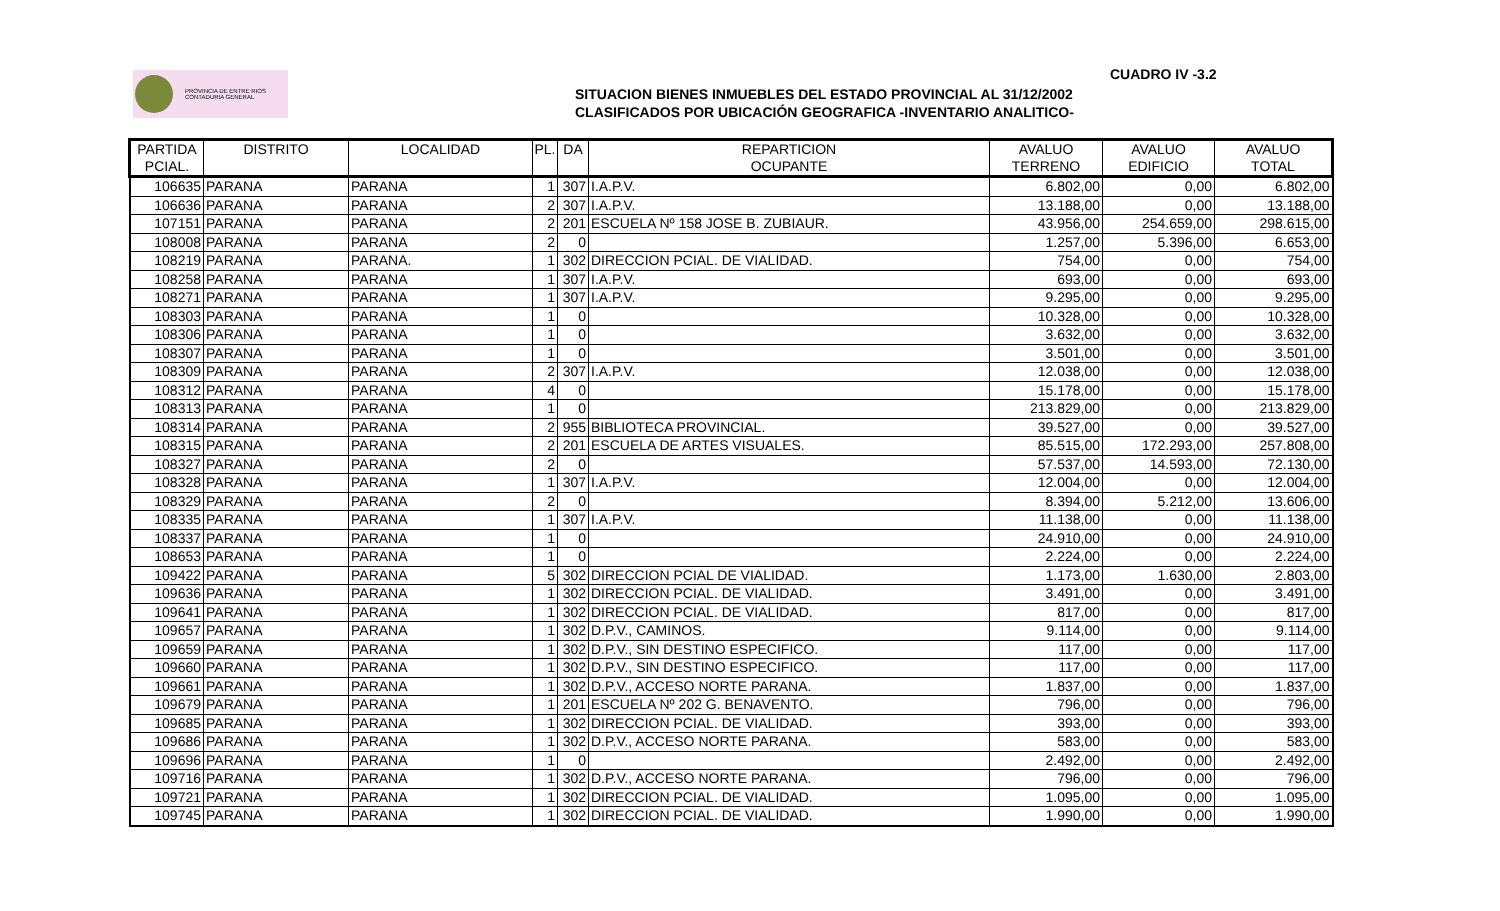PROVINCIA DE ENTRE RIOS
CONTADURIA GENERAL
CUADRO IV -3.2
SITUACION BIENES INMUEBLES DEL ESTADO PROVINCIAL AL 31/12/2002
CLASIFICADOS POR UBICACIÓN GEOGRAFICA -INVENTARIO ANALITICO-
| PARTIDA PCIAL. | DISTRITO | LOCALIDAD | PL. | DA | REPARTICION OCUPANTE | AVALUO TERRENO | AVALUO EDIFICIO | AVALUO TOTAL |
| --- | --- | --- | --- | --- | --- | --- | --- | --- |
| 106635 | PARANA | PARANA | 1 | 307 | I.A.P.V. | 6.802,00 | 0,00 | 6.802,00 |
| 106636 | PARANA | PARANA | 2 | 307 | I.A.P.V. | 13.188,00 | 0,00 | 13.188,00 |
| 107151 | PARANA | PARANA | 2 | 201 | ESCUELA Nº 158 JOSE B. ZUBIAUR. | 43.956,00 | 254.659,00 | 298.615,00 |
| 108008 | PARANA | PARANA | 2 | 0 | | 1.257,00 | 5.396,00 | 6.653,00 |
| 108219 | PARANA | PARANA. | 1 | 302 | DIRECCION PCIAL. DE VIALIDAD. | 754,00 | 0,00 | 754,00 |
| 108258 | PARANA | PARANA | 1 | 307 | I.A.P.V. | 693,00 | 0,00 | 693,00 |
| 108271 | PARANA | PARANA | 1 | 307 | I.A.P.V. | 9.295,00 | 0,00 | 9.295,00 |
| 108303 | PARANA | PARANA | 1 | 0 | | 10.328,00 | 0,00 | 10.328,00 |
| 108306 | PARANA | PARANA | 1 | 0 | | 3.632,00 | 0,00 | 3.632,00 |
| 108307 | PARANA | PARANA | 1 | 0 | | 3.501,00 | 0,00 | 3.501,00 |
| 108309 | PARANA | PARANA | 2 | 307 | I.A.P.V. | 12.038,00 | 0,00 | 12.038,00 |
| 108312 | PARANA | PARANA | 4 | 0 | | 15.178,00 | 0,00 | 15.178,00 |
| 108313 | PARANA | PARANA | 1 | 0 | | 213.829,00 | 0,00 | 213.829,00 |
| 108314 | PARANA | PARANA | 2 | 955 | BIBLIOTECA PROVINCIAL. | 39.527,00 | 0,00 | 39.527,00 |
| 108315 | PARANA | PARANA | 2 | 201 | ESCUELA DE ARTES VISUALES. | 85.515,00 | 172.293,00 | 257.808,00 |
| 108327 | PARANA | PARANA | 2 | 0 | | 57.537,00 | 14.593,00 | 72.130,00 |
| 108328 | PARANA | PARANA | 1 | 307 | I.A.P.V. | 12.004,00 | 0,00 | 12.004,00 |
| 108329 | PARANA | PARANA | 2 | 0 | | 8.394,00 | 5.212,00 | 13.606,00 |
| 108335 | PARANA | PARANA | 1 | 307 | I.A.P.V. | 11.138,00 | 0,00 | 11.138,00 |
| 108337 | PARANA | PARANA | 1 | 0 | | 24.910,00 | 0,00 | 24.910,00 |
| 108653 | PARANA | PARANA | 1 | 0 | | 2.224,00 | 0,00 | 2.224,00 |
| 109422 | PARANA | PARANA | 5 | 302 | DIRECCION PCIAL DE VIALIDAD. | 1.173,00 | 1.630,00 | 2.803,00 |
| 109636 | PARANA | PARANA | 1 | 302 | DIRECCION PCIAL. DE VIALIDAD. | 3.491,00 | 0,00 | 3.491,00 |
| 109641 | PARANA | PARANA | 1 | 302 | DIRECCION PCIAL. DE VIALIDAD. | 817,00 | 0,00 | 817,00 |
| 109657 | PARANA | PARANA | 1 | 302 | D.P.V., CAMINOS. | 9.114,00 | 0,00 | 9.114,00 |
| 109659 | PARANA | PARANA | 1 | 302 | D.P.V., SIN DESTINO ESPECIFICO. | 117,00 | 0,00 | 117,00 |
| 109660 | PARANA | PARANA | 1 | 302 | D.P.V., SIN DESTINO ESPECIFICO. | 117,00 | 0,00 | 117,00 |
| 109661 | PARANA | PARANA | 1 | 302 | D.P.V., ACCESO NORTE PARANA. | 1.837,00 | 0,00 | 1.837,00 |
| 109679 | PARANA | PARANA | 1 | 201 | ESCUELA Nº 202 G. BENAVENTO. | 796,00 | 0,00 | 796,00 |
| 109685 | PARANA | PARANA | 1 | 302 | DIRECCION PCIAL. DE VIALIDAD. | 393,00 | 0,00 | 393,00 |
| 109686 | PARANA | PARANA | 1 | 302 | D.P.V., ACCESO NORTE PARANA. | 583,00 | 0,00 | 583,00 |
| 109696 | PARANA | PARANA | 1 | 0 | | 2.492,00 | 0,00 | 2.492,00 |
| 109716 | PARANA | PARANA | 1 | 302 | D.P.V., ACCESO NORTE PARANA. | 796,00 | 0,00 | 796,00 |
| 109721 | PARANA | PARANA | 1 | 302 | DIRECCION PCIAL. DE VIALIDAD. | 1.095,00 | 0,00 | 1.095,00 |
| 109745 | PARANA | PARANA | 1 | 302 | DIRECCION PCIAL. DE VIALIDAD. | 1.990,00 | 0,00 | 1.990,00 |